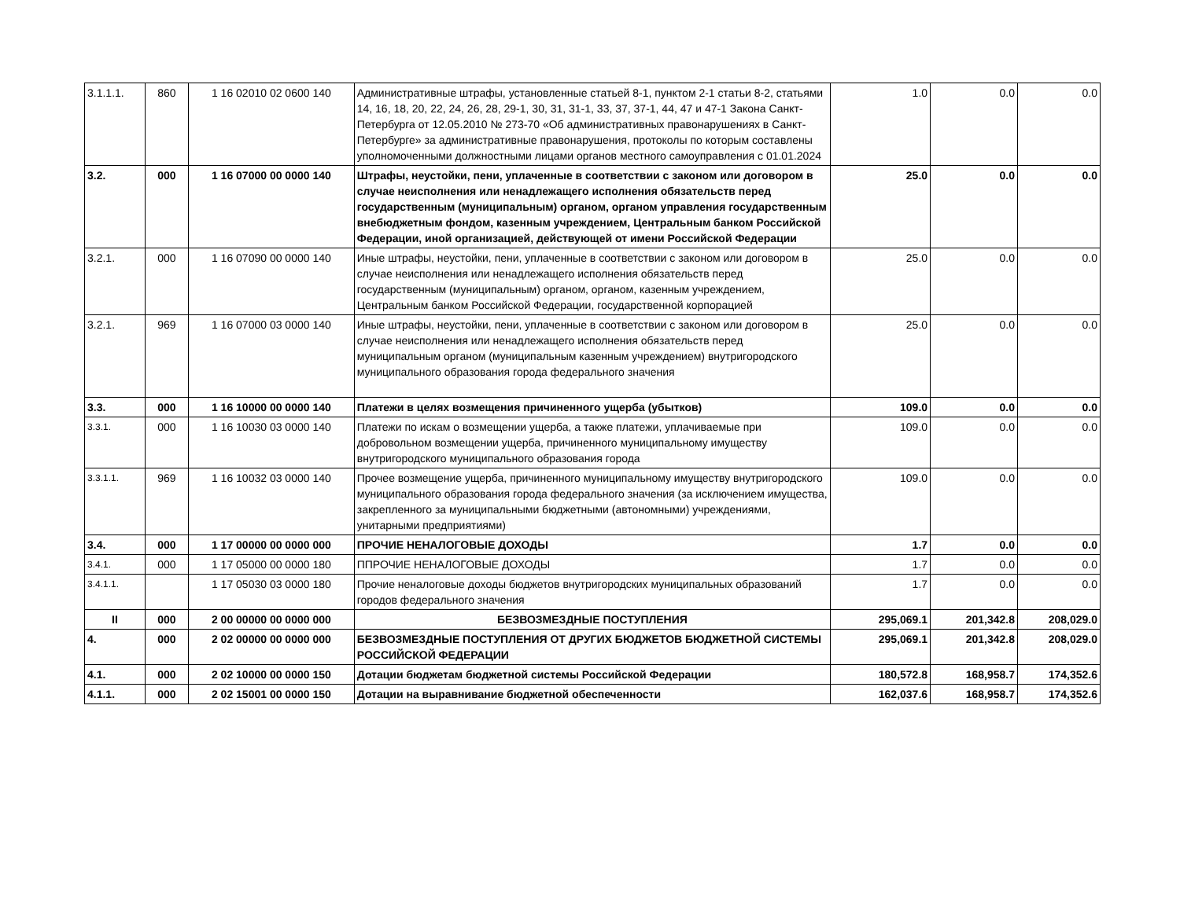| 3.1.1.1. | 860 | 1 16 02010 02 0600 140 | Административные штрафы, установленные статьей 8-1, пунктом 2-1 статьи 8-2, статьями 14, 16, 18, 20, 22, 24, 26, 28, 29-1, 30, 31, 31-1, 33, 37, 37-1, 44, 47 и 47-1 Закона Санкт-Петербурга от 12.05.2010 № 273-70 «Об административных правонарушениях в Санкт-Петербурге» за административные правонарушения, протоколы по которым составлены уполномоченными должностными лицами органов местного самоуправления с 01.01.2024 | 1.0 | 0.0 | 0.0 |
| 3.2. | 000 | 1 16 07000 00 0000 140 | Штрафы, неустойки, пени, уплаченные в соответствии с законом или договором в случае неисполнения или ненадлежащего исполнения обязательств перед государственным (муниципальным) органом, органом управления государственным внебюджетным фондом, казенным учреждением, Центральным банком Российской Федерации, иной организацией, действующей от имени Российской Федерации | 25.0 | 0.0 | 0.0 |
| 3.2.1. | 000 | 1 16 07090 00 0000 140 | Иные штрафы, неустойки, пени, уплаченные в соответствии с законом или договором в случае неисполнения или ненадлежащего исполнения обязательств перед государственным (муниципальным) органом, органом, казенным учреждением, Центральным банком Российской Федерации, государственной корпорацией | 25.0 | 0.0 | 0.0 |
| 3.2.1. | 969 | 1 16 07000 03 0000 140 | Иные штрафы, неустойки, пени, уплаченные в соответствии с законом или договором в случае неисполнения или ненадлежащего исполнения обязательств перед муниципальным органом (муниципальным казенным учреждением) внутригородского муниципального образования города федерального значения | 25.0 | 0.0 | 0.0 |
| 3.3. | 000 | 1 16 10000 00 0000 140 | Платежи в целях возмещения причиненного ущерба (убытков) | 109.0 | 0.0 | 0.0 |
| 3.3.1. | 000 | 1 16 10030 03 0000 140 | Платежи по искам о возмещении ущерба, а также платежи, уплачиваемые при добровольном возмещении ущерба, причиненного муниципальному имуществу внутригородского муниципального образования города | 109.0 | 0.0 | 0.0 |
| 3.3.1.1. | 969 | 1 16 10032 03 0000 140 | Прочее возмещение ущерба, причиненного муниципальному имуществу внутригородского муниципального образования города федерального значения (за исключением имущества, закрепленного за муниципальными бюджетными (автономными) учреждениями, унитарными предприятиями) | 109.0 | 0.0 | 0.0 |
| 3.4. | 000 | 1 17 00000 00 0000 000 | ПРОЧИЕ НЕНАЛОГОВЫЕ ДОХОДЫ | 1.7 | 0.0 | 0.0 |
| 3.4.1. | 000 | 1 17 05000 00 0000 180 | ППРОЧИЕ НЕНАЛОГОВЫЕ ДОХОДЫ | 1.7 | 0.0 | 0.0 |
| 3.4.1.1. | | 1 17 05030 03 0000 180 | Прочие неналоговые доходы бюджетов внутригородских муниципальных образований городов федерального значения | 1.7 | 0.0 | 0.0 |
| II | 000 | 2 00 00000 00 0000 000 | БЕЗВОЗМЕЗДНЫЕ ПОСТУПЛЕНИЯ | 295,069.1 | 201,342.8 | 208,029.0 |
| 4. | 000 | 2 02 00000 00 0000 000 | БЕЗВОЗМЕЗДНЫЕ ПОСТУПЛЕНИЯ ОТ ДРУГИХ БЮДЖЕТОВ БЮДЖЕТНОЙ СИСТЕМЫ РОССИЙСКОЙ ФЕДЕРАЦИИ | 295,069.1 | 201,342.8 | 208,029.0 |
| 4.1. | 000 | 2 02 10000 00 0000 150 | Дотации бюджетам бюджетной системы Российской Федерации | 180,572.8 | 168,958.7 | 174,352.6 |
| 4.1.1. | 000 | 2 02 15001 00 0000 150 | Дотации на выравнивание бюджетной обеспеченности | 162,037.6 | 168,958.7 | 174,352.6 |